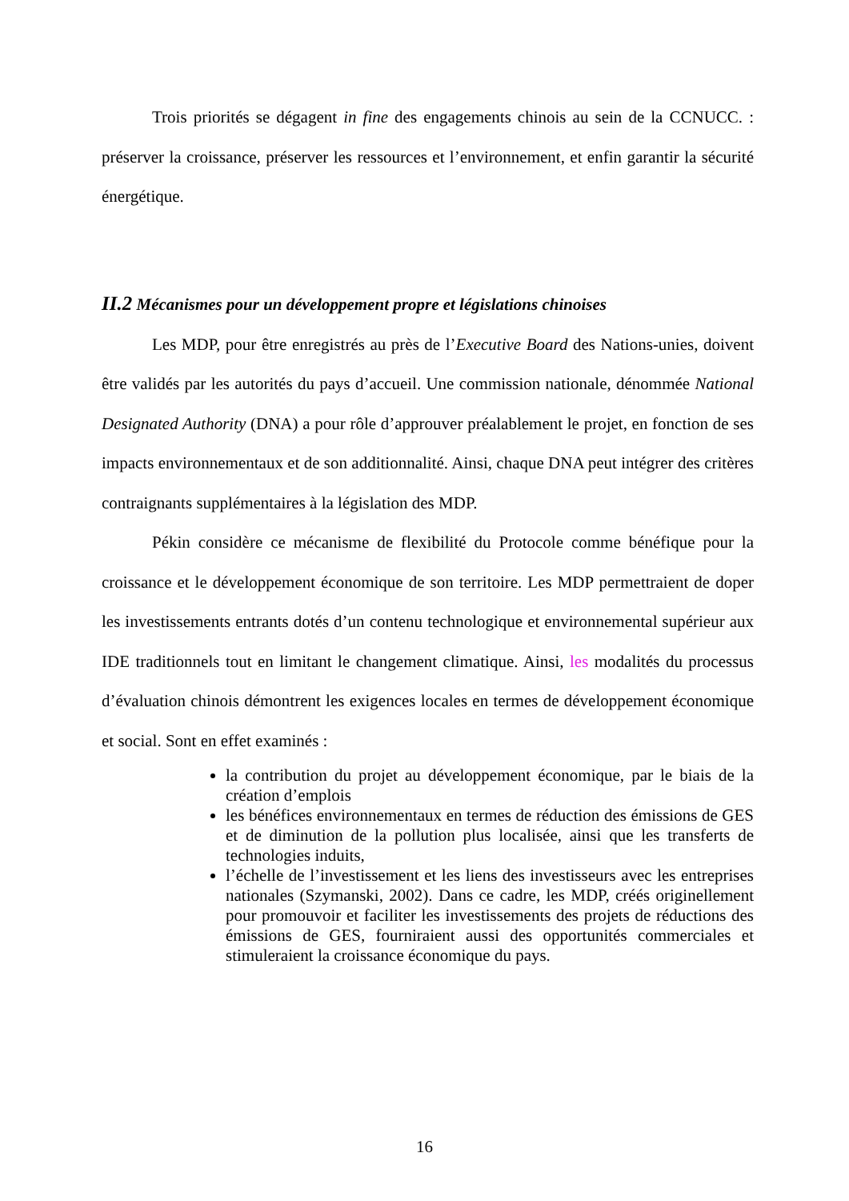Trois priorités se dégagent in fine des engagements chinois au sein de la CCNUCC. : préserver la croissance, préserver les ressources et l’environnement, et enfin garantir la sécurité énergétique.
II.2 Mécanismes pour un développement propre et législations chinoises
Les MDP, pour être enregistrés au près de l’Executive Board des Nations-unies, doivent être validés par les autorités du pays d’accueil. Une commission nationale, dénommée National Designated Authority (DNA) a pour rôle d’approuver préalablement le projet, en fonction de ses impacts environnementaux et de son additionnalité. Ainsi, chaque DNA peut intégrer des critères contraignants supplémentaires à la législation des MDP.
Pékin considère ce mécanisme de flexibilité du Protocole comme bénéfique pour la croissance et le développement économique de son territoire. Les MDP permettraient de doper les investissements entrants dotés d’un contenu technologique et environnemental supérieur aux IDE traditionnels tout en limitant le changement climatique. Ainsi, les modalités du processus d’évaluation chinois démontrent les exigences locales en termes de développement économique et social. Sont en effet examinés :
la contribution du projet au développement économique, par le biais de la création d’emplois
les bénéfices environnementaux en termes de réduction des émissions de GES et de diminution de la pollution plus localisée, ainsi que les transferts de technologies induits,
l’échelle de l’investissement et les liens des investisseurs avec les entreprises nationales (Szymanski, 2002). Dans ce cadre, les MDP, créés originellement pour promouvoir et faciliter les investissements des projets de réductions des émissions de GES, fourniraient aussi des opportunités commerciales et stimuleraient la croissance économique du pays.
16